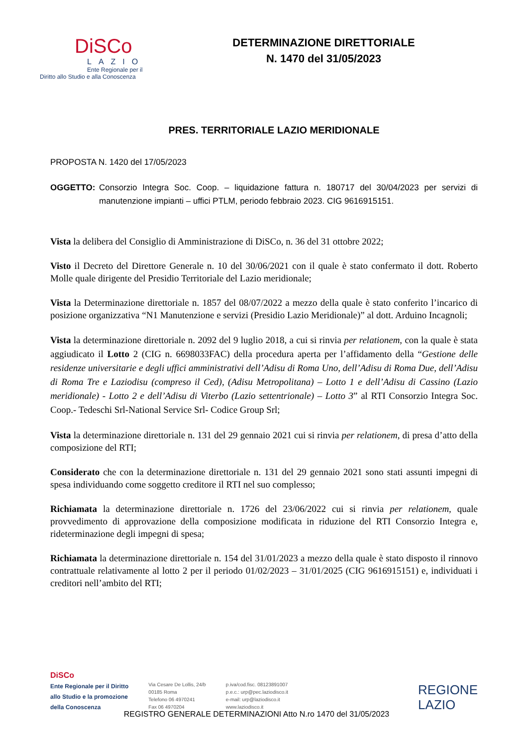DiSCo
LAZIO
Ente Regionale per il
Diritto allo Studio e alla Conoscenza
DETERMINAZIONE DIRETTORIALE
N. 1470 del 31/05/2023
PRES. TERRITORIALE LAZIO MERIDIONALE
PROPOSTA N. 1420 del 17/05/2023
OGGETTO: Consorzio Integra Soc. Coop. – liquidazione fattura n. 180717 del 30/04/2023 per servizi di manutenzione impianti – uffici PTLM, periodo febbraio 2023. CIG 9616915151.
Vista la delibera del Consiglio di Amministrazione di DiSCo, n. 36 del 31 ottobre 2022;
Visto il Decreto del Direttore Generale n. 10 del 30/06/2021 con il quale è stato confermato il dott. Roberto Molle quale dirigente del Presidio Territoriale del Lazio meridionale;
Vista la Determinazione direttoriale n. 1857 del 08/07/2022 a mezzo della quale è stato conferito l’incarico di posizione organizzativa “N1 Manutenzione e servizi (Presidio Lazio Meridionale)” al dott. Arduino Incagnoli;
Vista la determinazione direttoriale n. 2092 del 9 luglio 2018, a cui si rinvia per relationem, con la quale è stata aggiudicato il Lotto 2 (CIG n. 6698033FAC) della procedura aperta per l’affidamento della “Gestione delle residenze universitarie e degli uffici amministrativi dell’Adisu di Roma Uno, dell’Adisu di Roma Due, dell’Adisu di Roma Tre e Laziodisu (compreso il Ced), (Adisu Metropolitana) – Lotto 1 e dell’Adisu di Cassino (Lazio meridionale) - Lotto 2 e dell’Adisu di Viterbo (Lazio settentrionale) – Lotto 3” al RTI Consorzio Integra Soc. Coop.- Tedeschi Srl-National Service Srl- Codice Group Srl;
Vista la determinazione direttoriale n. 131 del 29 gennaio 2021 cui si rinvia per relationem, di presa d’atto della composizione del RTI;
Considerato che con la determinazione direttoriale n. 131 del 29 gennaio 2021 sono stati assunti impegni di spesa individuando come soggetto creditore il RTI nel suo complesso;
Richiamata la determinazione direttoriale n. 1726 del 23/06/2022 cui si rinvia per relationem, quale provvedimento di approvazione della composizione modificata in riduzione del RTI Consorzio Integra e, rideterminazione degli impegni di spesa;
Richiamata la determinazione direttoriale n. 154 del 31/01/2023 a mezzo della quale è stato disposto il rinnovo contrattuale relativamente al lotto 2 per il periodo 01/02/2023 – 31/01/2025 (CIG 9616915151) e, individuati i creditori nell’ambito del RTI;
DiSCo
Ente Regionale per il Diritto
allo Studio e la promozione
della Conoscenza
Via Cesare De Lollis, 24/b
00185 Roma
Telefono 06 4970241
Fax 06 4970204
p.iva/cod.fisc. 08123891007
p.e.c.: urp@pec.laziodisco.it
e-mail: urp@laziodisco.it
www.laziodisco.it
REGIONE
LAZIO
REGISTRO GENERALE DETERMINAZIONI Atto N.ro 1470 del 31/05/2023